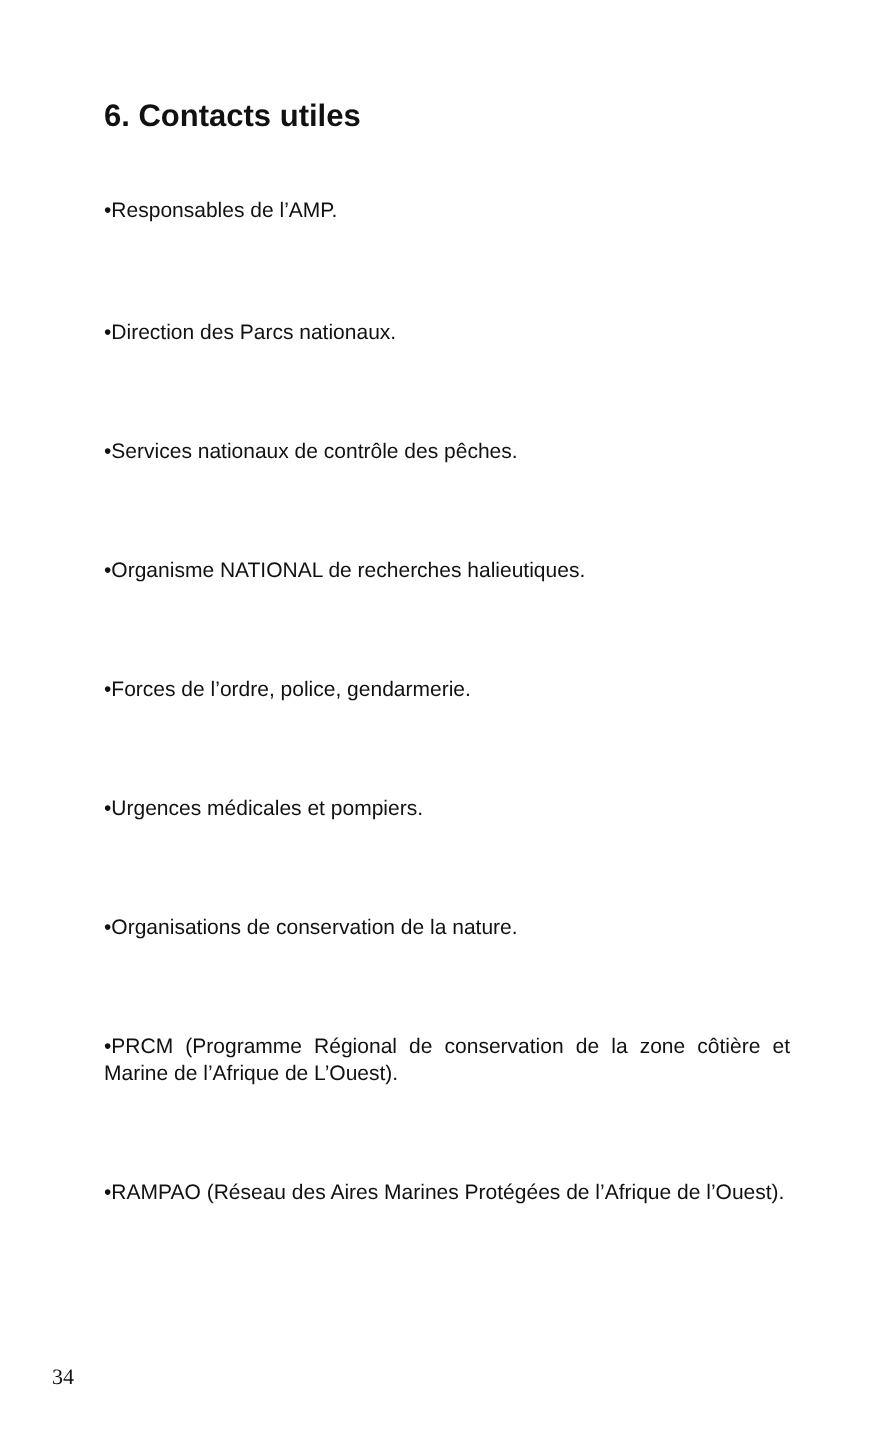6. Contacts utiles
•Responsables de l’AMP.
•Direction des Parcs nationaux.
•Services nationaux de contrôle des pêches.
•Organisme NATIONAL de recherches halieutiques.
•Forces de l’ordre, police, gendarmerie.
•Urgences médicales et pompiers.
•Organisations de conservation de la nature.
•PRCM (Programme Régional de conservation de la zone côtière et Marine de l’Afrique de L’Ouest).
•RAMPAO (Réseau des Aires Marines Protégées de l’Afrique de l’Ouest).
34